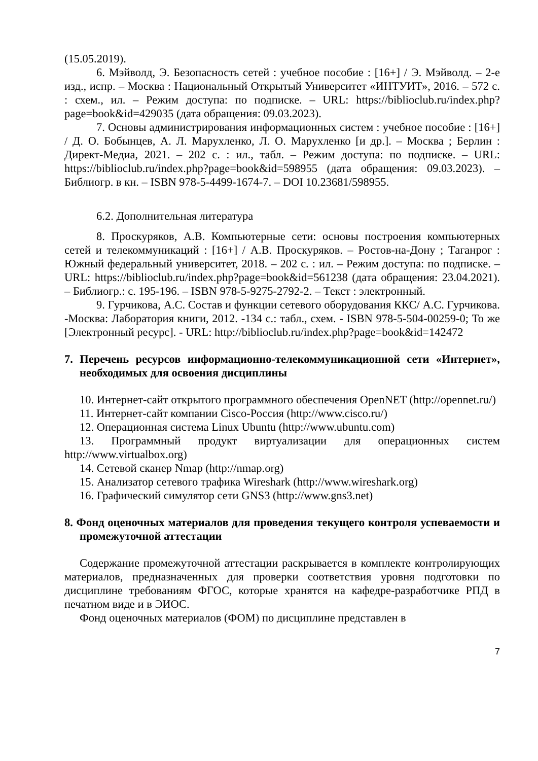(15.05.2019).
6. Мэйволд, Э. Безопасность сетей : учебное пособие : [16+] / Э. Мэйволд. – 2-е изд., испр. – Москва : Национальный Открытый Университет «ИНТУИТ», 2016. – 572 с. : схем., ил. – Режим доступа: по подписке. – URL: https://biblioclub.ru/index.php?page=book&id=429035 (дата обращения: 09.03.2023).
7. Основы администрирования информационных систем : учебное пособие : [16+] / Д. О. Бобынцев, А. Л. Марухленко, Л. О. Марухленко [и др.]. – Москва ; Берлин : Директ-Медиа, 2021. – 202 с. : ил., табл. – Режим доступа: по подписке. – URL: https://biblioclub.ru/index.php?page=book&id=598955 (дата обращения: 09.03.2023). – Библиогр. в кн. – ISBN 978-5-4499-1674-7. – DOI 10.23681/598955.
6.2. Дополнительная литература
8. Проскуряков, А.В. Компьютерные сети: основы построения компьютерных сетей и телекоммуникаций : [16+] / А.В. Проскуряков. – Ростов-на-Дону ; Таганрог : Южный федеральный университет, 2018. – 202 с. : ил. – Режим доступа: по подписке. – URL: https://biblioclub.ru/index.php?page=book&id=561238 (дата обращения: 23.04.2021). – Библиогр.: с. 195-196. – ISBN 978-5-9275-2792-2. – Текст : электронный.
9. Гурчикова, А.С. Состав и функции сетевого оборудования ККС/ А.С. Гурчикова. -Москва: Лаборатория книги, 2012. -134 с.: табл., схем. - ISBN 978-5-504-00259-0; То же [Электронный ресурс]. - URL: http://biblioclub.ru/index.php?page=book&id=142472
7. Перечень ресурсов информационно-телекоммуникационной сети «Интернет», необходимых для освоения дисциплины
10. Интернет-сайт открытого программного обеспечения OpenNET (http://opennet.ru/)
11. Интернет-сайт компании Cisco-Россия (http://www.cisco.ru/)
12. Операционная система Linux Ubuntu (http://www.ubuntu.com)
13. Программный продукт виртуализации для операционных систем http://www.virtualbox.org)
14. Сетевой сканер Nmap (http://nmap.org)
15. Анализатор сетевого трафика Wireshark (http://www.wireshark.org)
16. Графический симулятор сети GNS3 (http://www.gns3.net)
8. Фонд оценочных материалов для проведения текущего контроля успеваемости и промежуточной аттестации
Содержание промежуточной аттестации раскрывается в комплекте контролирующих материалов, предназначенных для проверки соответствия уровня подготовки по дисциплине требованиям ФГОС, которые хранятся на кафедре-разработчике РПД в печатном виде и в ЭИОС.
Фонд оценочных материалов (ФОМ) по дисциплине представлен в
7